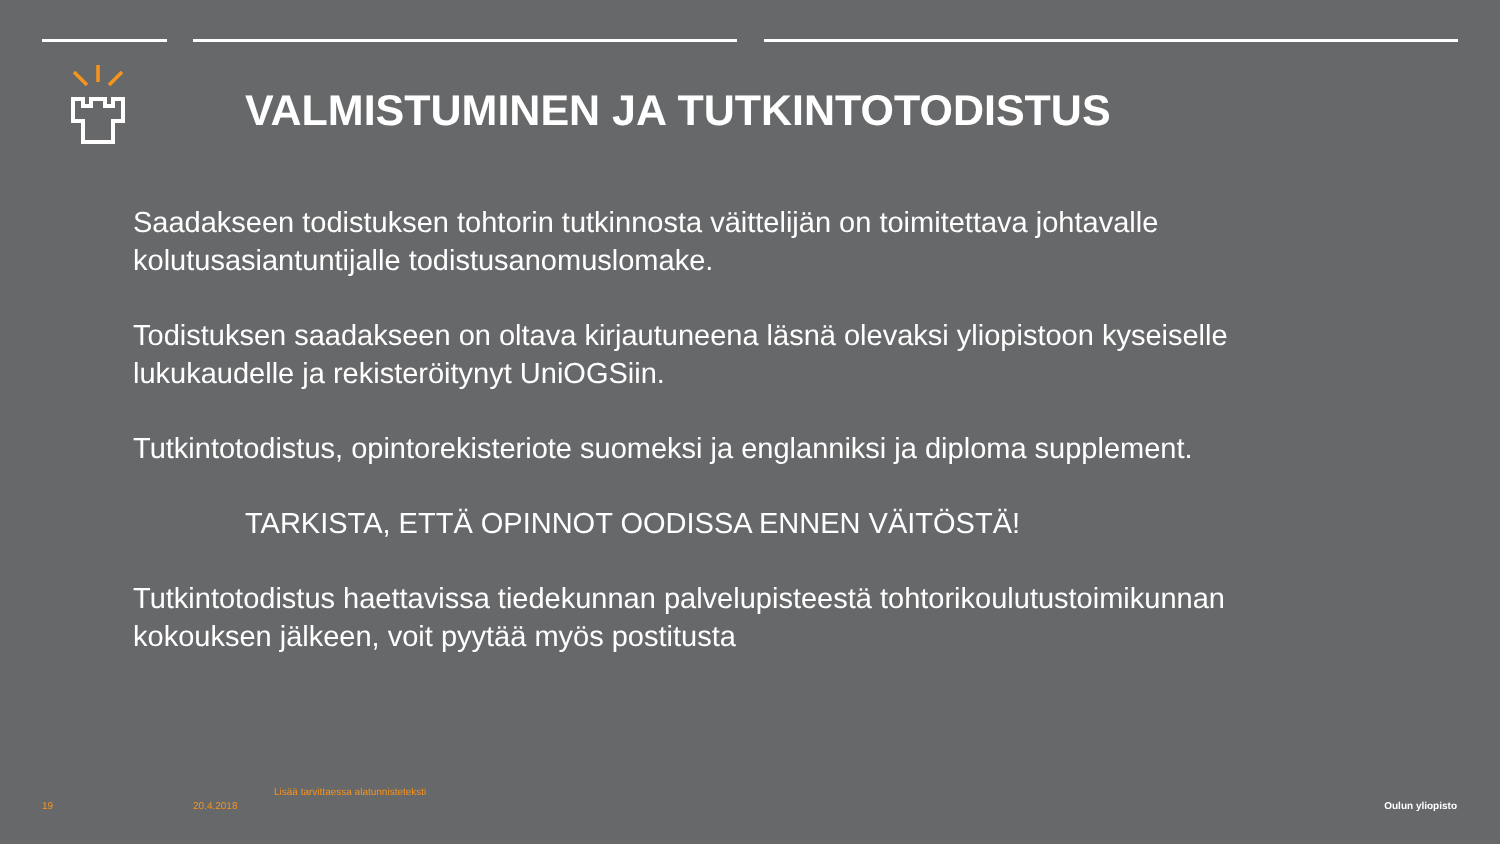VALMISTUMINEN JA TUTKINTOTODISTUS
Saadakseen todistuksen tohtorin tutkinnosta väittelijän on toimitettava johtavalle kolutusasiantuntijalle todistusanomuslomake.
Todistuksen saadakseen on oltava kirjautuneena läsnä olevaksi yliopistoon kyseiselle lukukaudelle ja rekisteröitynyt UniOGSiin.
Tutkintotodistus, opintorekisteriote suomeksi ja englanniksi ja diploma supplement.
TARKISTA, ETTÄ OPINNOT OODISSA ENNEN VÄITÖSTÄ!
Tutkintotodistus haettavissa tiedekunnan palvelupisteestä tohtorikoulutustoimikunnan kokouksen jälkeen, voit pyytää myös postitusta
Lisää tarvittaessa alatunnisteteksti
19 20.4.2018 Oulun yliopisto